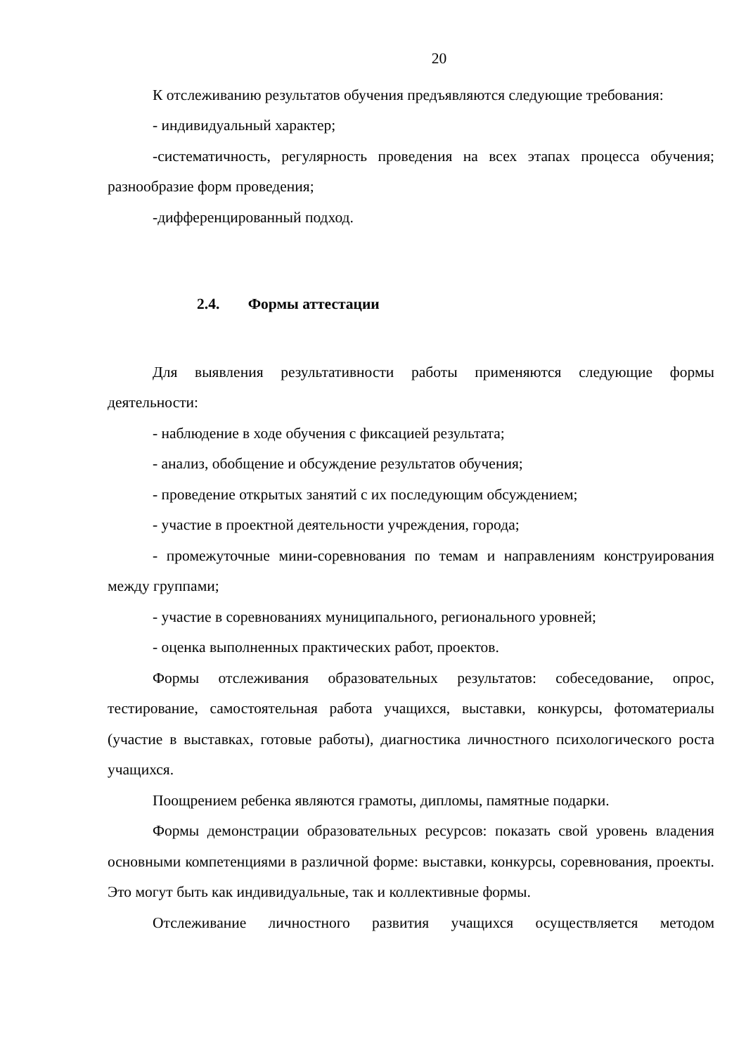20
К отслеживанию результатов обучения предъявляются следующие требования:
- индивидуальный характер;
-систематичность, регулярность проведения на всех этапах процесса обучения; разнообразие форм проведения;
-дифференцированный подход.
2.4. Формы аттестации
Для выявления результативности работы применяются следующие формы деятельности:
- наблюдение в ходе обучения с фиксацией результата;
- анализ, обобщение и обсуждение результатов обучения;
- проведение открытых занятий с их последующим обсуждением;
- участие в проектной деятельности учреждения, города;
- промежуточные мини-соревнования по темам и направлениям конструирования между группами;
- участие в соревнованиях муниципального, регионального уровней;
- оценка выполненных практических работ, проектов.
Формы отслеживания образовательных результатов: собеседование, опрос, тестирование, самостоятельная работа учащихся, выставки, конкурсы, фотоматериалы (участие в выставках, готовые работы), диагностика личностного психологического роста учащихся.
Поощрением ребенка являются грамоты, дипломы, памятные подарки.
Формы демонстрации образовательных ресурсов: показать свой уровень владения основными компетенциями в различной форме: выставки, конкурсы, соревнования, проекты. Это могут быть как индивидуальные, так и коллективные формы.
Отслеживание личностного развития учащихся осуществляется методом